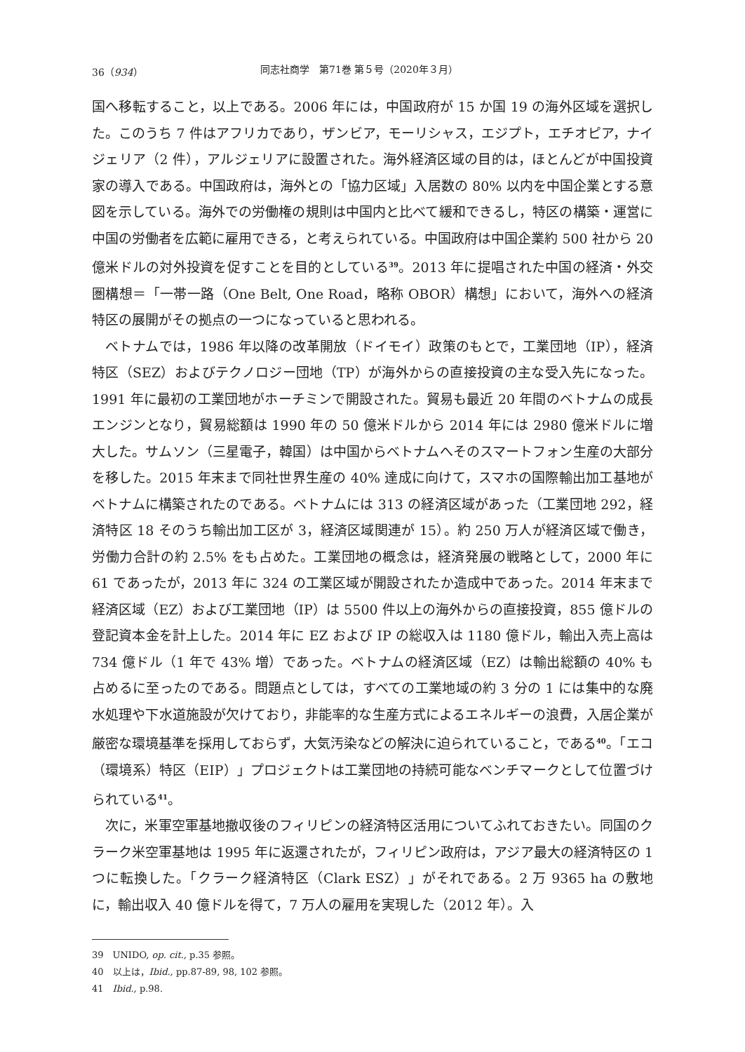36（934） 同志社商学　第71巻 第５号（2020年３月）
国へ移転すること，以上である。2006 年には，中国政府が 15 か国 19 の海外区域を選択した。このうち 7 件はアフリカであり，ザンビア，モーリシャス，エジプト，エチオピア，ナイジェリア（2 件），アルジェリアに設置された。海外経済区域の目的は，ほとんどが中国投資家の導入である。中国政府は，海外との「協力区域」入居数の 80% 以内を中国企業とする意図を示している。海外での労働権の規則は中国内と比べて緩和できるし，特区の構築・運営に中国の労働者を広範に雇用できる，と考えられている。中国政府は中国企業約 500 社から 20 億米ドルの対外投資を促すことを目的としている<sup>39</sup>。2013 年に提唱された中国の経済・外交圏構想＝「一帯一路（One Belt, One Road，略称 OBOR）構想」において，海外への経済特区の展開がその拠点の一つになっていると思われる。
ベトナムでは，1986 年以降の改革開放（ドイモイ）政策のもとで，工業団地（IP），経済特区（SEZ）およびテクノロジー団地（TP）が海外からの直接投資の主な受入先になった。1991 年に最初の工業団地がホーチミンで開設された。貿易も最近 20 年間のベトナムの成長エンジンとなり，貿易総額は 1990 年の 50 億米ドルから 2014 年には 2980 億米ドルに増大した。サムソン（三星電子，韓国）は中国からベトナムへそのスマートフォン生産の大部分を移した。2015 年末まで同社世界生産の 40% 達成に向けて，スマホの国際輸出加工基地がベトナムに構築されたのである。ベトナムには 313 の経済区域があった（工業団地 292，経済特区 18 そのうち輸出加工区が 3，経済区域関連が 15）。約 250 万人が経済区域で働き，労働力合計の約 2.5% をも占めた。工業団地の概念は，経済発展の戦略として，2000 年に 61 であったが，2013 年に 324 の工業区域が開設されたか造成中であった。2014 年末まで経済区域（EZ）および工業団地（IP）は 5500 件以上の海外からの直接投資，855 億ドルの登記資本金を計上した。2014 年に EZ および IP の総収入は 1180 億ドル，輸出入売上高は 734 億ドル（1 年で 43% 増）であった。ベトナムの経済区域（EZ）は輸出総額の 40% も占めるに至ったのである。問題点としては，すべての工業地域の約 3 分の 1 には集中的な廃水処理や下水道施設が欠けており，非能率的な生産方式によるエネルギーの浪費，入居企業が厳密な環境基準を採用しておらず，大気汚染などの解決に迫られていること，である<sup>40</sup>。「エコ（環境系）特区（EIP）」プロジェクトは工業団地の持続可能なベンチマークとして位置づけられている<sup>41</sup>。
次に，米軍空軍基地撤収後のフィリピンの経済特区活用についてふれておきたい。同国のクラーク米空軍基地は 1995 年に返還されたが，フィリピン政府は，アジア最大の経済特区の 1 つに転換した。「クラーク経済特区（Clark ESZ）」がそれである。2 万 9365 ha の敷地に，輸出収入 40 億ドルを得て，7 万人の雇用を実現した（2012 年）。入
39　UNIDO, op. cit., p.35 参照。
40　以上は，Ibid., pp.87-89, 98, 102 参照。
41　Ibid., p.98.